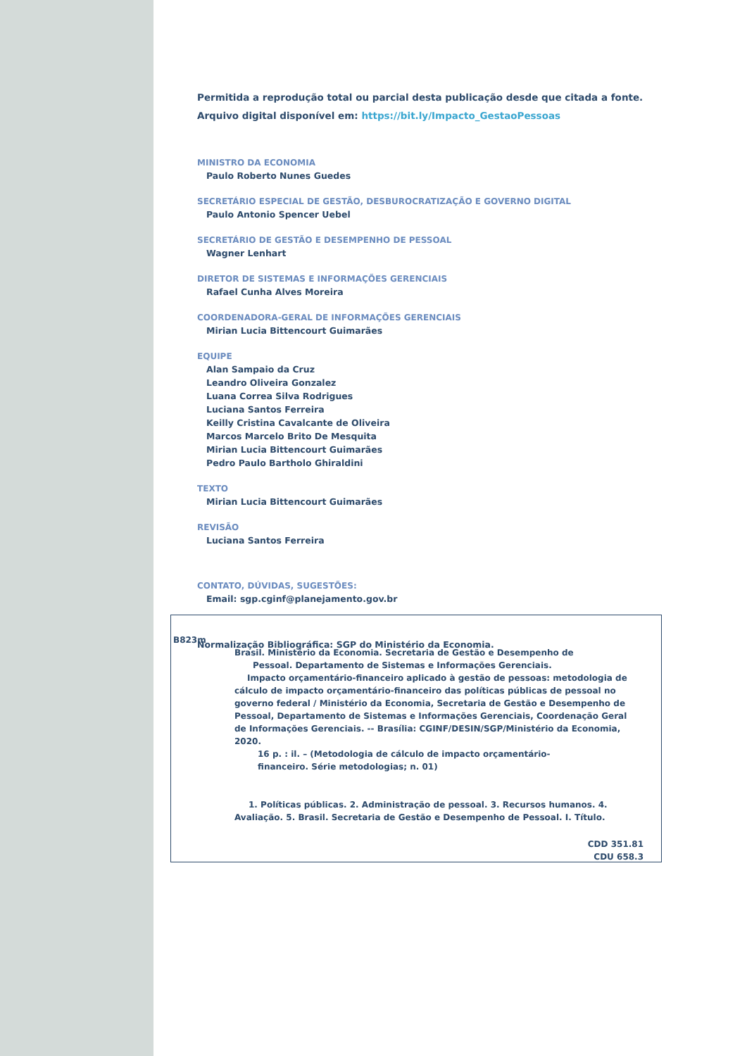Permitida a reprodução total ou parcial desta publicação desde que citada a fonte.
Arquivo digital disponível em: https://bit.ly/Impacto_GestaoPessoas
MINISTRO DA ECONOMIA
Paulo Roberto Nunes Guedes
SECRETÁRIO ESPECIAL DE GESTÃO, DESBUROCRATIZAÇÃO E GOVERNO DIGITAL
Paulo Antonio Spencer Uebel
SECRETÁRIO DE GESTÃO E DESEMPENHO DE PESSOAL
Wagner Lenhart
DIRETOR DE SISTEMAS E INFORMAÇÕES GERENCIAIS
Rafael Cunha Alves Moreira
COORDENADORA-GERAL DE INFORMAÇÕES GERENCIAIS
Mirian Lucia Bittencourt Guimarães
EQUIPE
Alan Sampaio da Cruz
Leandro Oliveira Gonzalez
Luana Correa Silva Rodrigues
Luciana Santos Ferreira
Keilly Cristina Cavalcante de Oliveira
Marcos Marcelo Brito De Mesquita
Mirian Lucia Bittencourt Guimarães
Pedro Paulo Bartholo Ghiraldini
TEXTO
Mirian Lucia Bittencourt Guimarães
REVISÃO
Luciana Santos Ferreira
CONTATO, DÚVIDAS, SUGESTÕES:
Email: sgp.cginf@planejamento.gov.br
Normalização Bibliográfica: SGP do Ministério da Economia.
B823m
Brasil. Ministério da Economia. Secretaria de Gestão e Desempenho de
Pessoal. Departamento de Sistemas e Informações Gerenciais.
Impacto orçamentário-financeiro aplicado à gestão de pessoas: metodologia de cálculo de impacto orçamentário-financeiro das políticas públicas de pessoal no governo federal / Ministério da Economia, Secretaria de Gestão e Desempenho de Pessoal, Departamento de Sistemas e Informações Gerenciais, Coordenação Geral de Informações Gerenciais. -- Brasília: CGINF/DESIN/SGP/Ministério da Economia, 2020.
16 p. : il. – (Metodologia de cálculo de impacto orçamentário-
financeiro. Série metodologias; n. 01)
1. Políticas públicas. 2. Administração de pessoal. 3. Recursos humanos. 4. Avaliação. 5. Brasil. Secretaria de Gestão e Desempenho de Pessoal. I. Título.
CDD 351.81
CDU 658.3